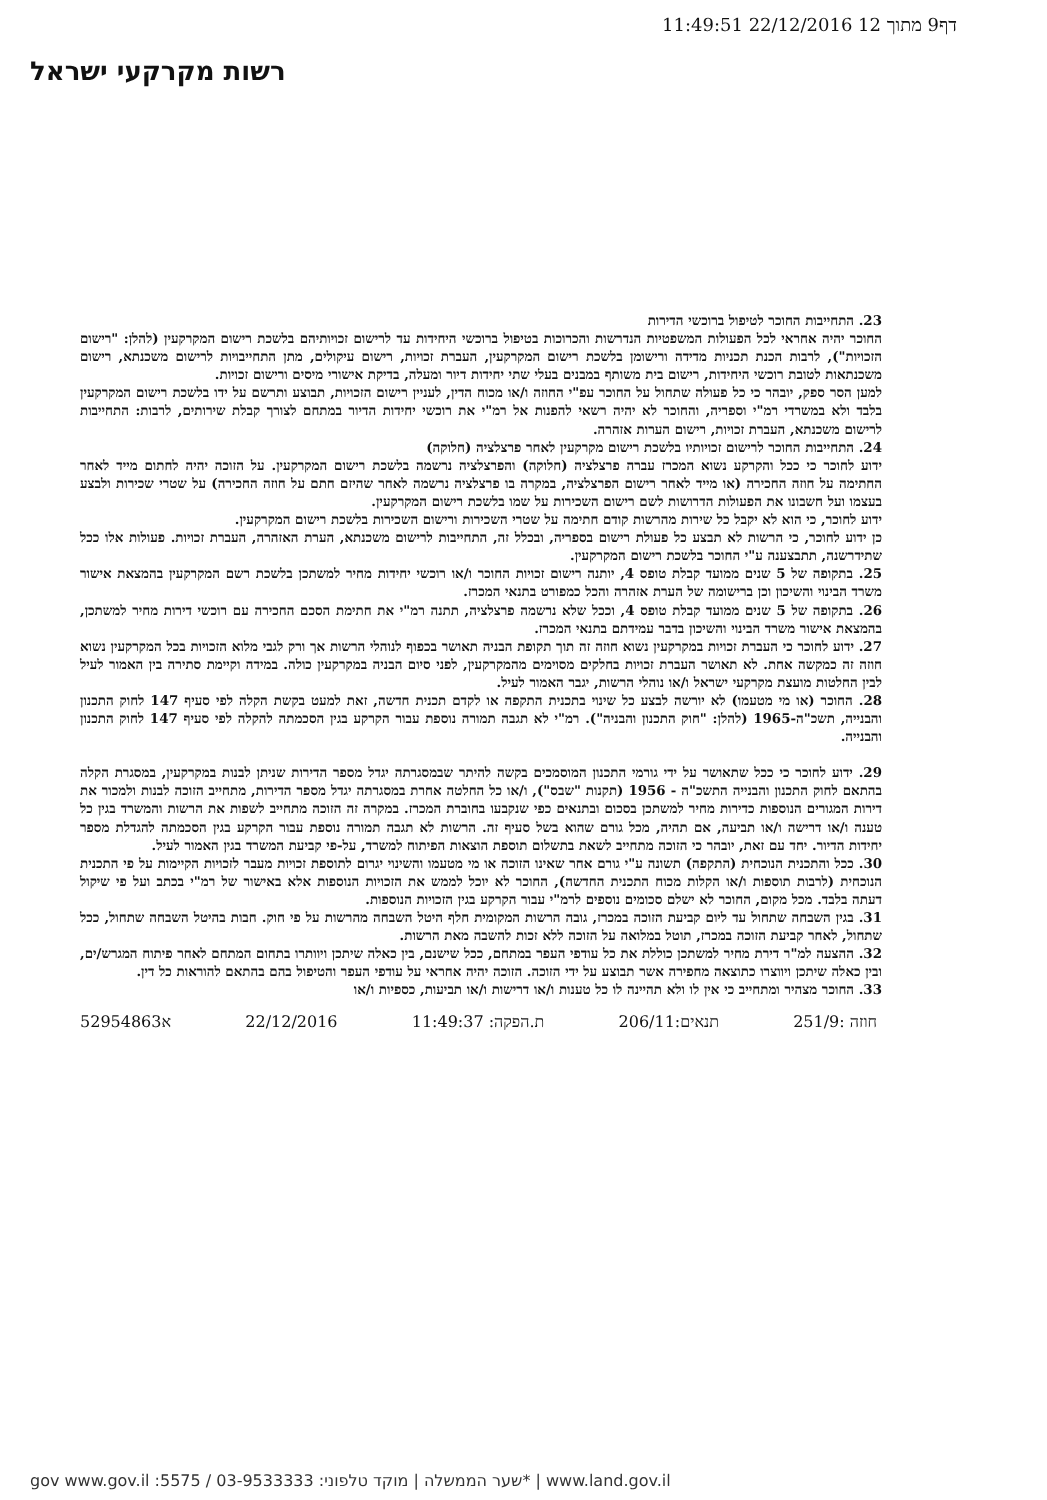דף9 מתוך 12 22/12/2016 11:49:51
רשות מקרקעי ישראל
23. התחייבות החוכר לטיפול ברוכשי הדירות
החוכר יהיה אחראי לכל הפעולות המשפטיות הנדרשות והכרוכות בטיפול ברוכשי היחידות עד לרישום זכויותיהם בלשכת רישום המקרקעין (להלן: "רישום הזכויות"), לרבות הכנת תכניות מדידה ורישומן בלשכת רישום המקרקעין, העברת זכויות, רישום עיקולים, מתן התחייבויות לרישום משכנתא, רישום משכנתאות לטובת רוכשי היחידות, רישום בית משותף במבנים בעלי שתי יחידות דיור ומעלה, בדיקת אישורי מיסים ורישום זכויות.
למען הסר ספק, יובהר כי כל פעולה שתחול על החוכר עפ"י החוזה ו/או מכוח הדין, לעניין רישום הזכויות, תבוצע ותרשם על ידו בלשכת רישום המקרקעין בלבד ולא במשרדי רמ"י וספריה, והחוכר לא יהיה רשאי להפנות אל רמ"י את רוכשי יחידות הדיור במתחם לצורך קבלת שירותים, לרבות: התחייבות לרישום משכנתא, העברת זכויות, רישום הערות אזהרה.
24. התחייבות החוכר לרישום זכויותיו בלשכת רישום מקרקעין לאחר פרצלציה (חלוקה)
ידוע לחוכר כי ככל והקרקע נשוא המכרז עברה פרצלציה (חלוקה) והפרצלציה נרשמה בלשכת רישום המקרקעין. על הזוכה יהיה לחתום מייד לאחר החתימה על חוזה החכירה (או מייד לאחר רישום הפרצלציה, במקרה בו פרצלציה נרשמה לאחר שהיזם חתם על חוזה החכירה) על שטרי שכירות ולבצע בעצמו ועל חשבונו את הפעולות הדרושות לשם רישום השכירות על שמו בלשכת רישום המקרקעין.
ידוע לחוכר, כי הוא לא יקבל כל שירות מהרשות קודם חתימה על שטרי השכירות ורישום השכירות בלשכת רישום המקרקעין.
כן ידוע לחוכר, כי הרשות לא תבצע כל פעולת רישום בספריה, ובכלל זה, התחייבות לרישום משכנתא, הערת האזהרה, העברת זכויות. פעולות אלו ככל שתידרשנה, תתבצענה ע"י החוכר בלשכת רישום המקרקעין.
25. בתקופה של 5 שנים ממועד קבלת טופס 4, יותנה רישום זכויות החוכר ו/או רוכשי יחידות מחיר למשתכן בלשכת רשם המקרקעין בהמצאת אישור משרד הבינוי והשיכון וכן ברישומה של הערת אזהרה והכל כמפורט בתנאי המכרז.
26. בתקופה של 5 שנים ממועד קבלת טופס 4, וככל שלא נרשמה פרצלציה, תתנה רמ"י את חתימת הסכם החכירה עם רוכשי דירות מחיר למשתכן, בהמצאת אישור משרד הבינוי והשיכון בדבר עמידתם בתנאי המכרז.
27. ידוע לחוכר כי העברת זכויות במקרקעין נשוא חוזה זה תוך תקופת הבניה תאושר בכפוף לנוהלי הרשות אך ורק לגבי מלוא הזכויות בכל המקרקעין נשוא חוזה זה כמקשה אחת. לא תאושר העברת זכויות בחלקים מסוימים מהמקרקעין, לפני סיום הבניה במקרקעין כולה. במידה וקיימת סתירה בין האמור לעיל לבין החלטות מועצת מקרקעי ישראל ו/או נוהלי הרשות, יגבר האמור לעיל.
28. החוכר (או מי מטעמו) לא יורשה לבצע כל שינוי בתכנית התקפה או לקדם תכנית חדשה, זאת למעט בקשת הקלה לפי סעיף 147 לחוק התכנון והבנייה, תשכ"ה-1965 (להלן: "חוק התכנון והבניה"). רמ"י לא תגבה תמורה נוספת עבור הקרקע בגין הסכמתה להקלה לפי סעיף 147 לחוק התכנון והבנייה.
29. ידוע לחוכר כי ככל שתאושר על ידי גורמי התכנון המוסמכים בקשה להיתר שבמסגרתה יגדל מספר הדירות שניתן לבנות במקרקעין, במסגרת הקלה בהתאם לחוק התכנון והבנייה התשכ"ה - 1956 (תקנות "שבס"), ו/או כל החלטה אחרת במסגרתה יגדל מספר הדירות, מתחייב הזוכה לבנות ולמכור את דירות המגורים הנוספות כדירות מחיר למשתכן בסכום ובתנאים כפי שנקבעו בחוברת המכרז. במקרה זה הזוכה מתחייב לשפות את הרשות והמשרד בגין כל טענה ו/או דרישה ו/או תביעה, אם תהיה, מכל גורם שהוא בשל סעיף זה. הרשות לא תגבה תמורה נוספת עבור הקרקע בגין הסכמתה להגדלת מספר יחידות הדיור. יחד עם זאת, יובהר כי הזוכה מתחייב לשאת בתשלום תוספת הוצאות הפיתוח למשרד, על-פי קביעת המשרד בגין האמור לעיל.
30. ככל והתכנית הנוכחית (התקפה) תשונה ע"י גורם אחר שאינו הזוכה או מי מטעמו והשינוי יגרום לתוספת זכויות מעבר לזכויות הקיימות על פי התכנית הנוכחית (לרבות תוספות ו/או הקלות מכוח התכנית החדשה), החוכר לא יוכל לממש את הזכויות הנוספות אלא באישור של רמ"י בכתב ועל פי שיקול דעתה בלבד. מכל מקום, החוכר לא ישלם סכומים נוספים לרמ"י עבור הקרקע בגין הזכויות הנוספות.
31. בגין השבחה שתחול עד ליום קביעת הזוכה במכרז, גובה הרשות המקומית חלף היטל השבחה מהרשות על פי חוק. חבות בהיטל השבחה שתחול, ככל שתחול, לאחר קביעת הזוכה במכרז, תוטל במלואה על הזוכה ללא זכות להשבה מאת הרשות.
32. ההצעה למ"ר דירת מחיר למשתכן כוללת את כל עודפי העפר במתחם, ככל שישנם, בין כאלה שיתכן ויוותרו בתחום המתחם לאחר פיתוח המגרש/ים, ובין כאלה שיתכן ויווצרו כתוצאה מחפירה אשר תבוצע על ידי הזוכה. הזוכה יהיה אחראי על עודפי העפר והטיפול בהם בהתאם להוראות כל דין.
33. החוכר מצהיר ומתחייב כי אין לו ולא תהיינה לו כל טענות ו/או דרישות ו/או תביעות, כספיות ו/או
חוזה :251/9 תנאים:206/11 ת.הפקה: 11:49:37 22/12/2016 א52954863
gov www.gov.il :שער הממשלה | מוקד טלפוני: 03-9533333 / 5575* | www.land.gov.il